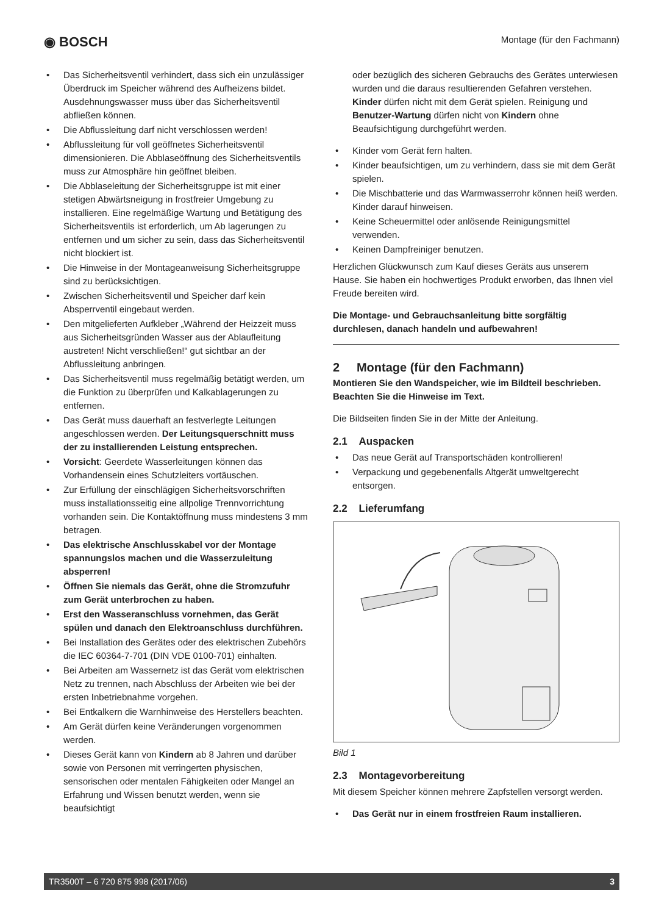◉ BOSCH
Montage (für den Fachmann)
• Das Sicherheitsventil verhindert, dass sich ein unzulässiger Überdruck im Speicher während des Aufheizens bildet. Ausdehnungswasser muss über das Sicherheitsventil abfließen können.
• Die Abflussleitung darf nicht verschlossen werden!
• Abflussleitung für voll geöffnetes Sicherheitsventil dimensionieren. Die Abblaseöffnung des Sicherheitsventils muss zur Atmosphäre hin geöffnet bleiben.
• Die Abblaseleitung der Sicherheitsgruppe ist mit einer stetigen Abwärtsneigung in frostfreier Umgebung zu installieren. Eine regelmäßige Wartung und Betätigung des Sicherheitsventils ist erforderlich, um Ab lagerungen zu entfernen und um sicher zu sein, dass das Sicherheitsventil nicht blockiert ist.
• Die Hinweise in der Montageanweisung Sicherheitsgruppe sind zu berücksichtigen.
• Zwischen Sicherheitsventil und Speicher darf kein Absperrventil eingebaut werden.
• Den mitgelieferten Aufkleber „Während der Heizzeit muss aus Sicherheitsgründen Wasser aus der Ablaufleitung austreten! Nicht verschließen!“ gut sichtbar an der Abflussleitung anbringen.
• Das Sicherheitsventil muss regelmäßig betätigt werden, um die Funktion zu überprüfen und Kalkablagerungen zu entfernen.
• Das Gerät muss dauerhaft an festverlegte Leitungen angeschlossen werden. Der Leitungsquerschnitt muss der zu installierenden Leistung entsprechen.
• Vorsicht: Geerdete Wasserleitungen können das Vorhandensein eines Schutzleiters vortäuschen.
• Zur Erfüllung der einschlägigen Sicherheitsvorschriften muss installationsseitig eine allpolige Trennvorrichtung vorhanden sein. Die Kontaktöffnung muss mindestens 3 mm betragen.
• Das elektrische Anschlusskabel vor der Montage spannungslos machen und die Wasserzuleitung absperren!
• Öffnen Sie niemals das Gerät, ohne die Stromzufuhr zum Gerät unterbrochen zu haben.
• Erst den Wasseranschluss vornehmen, das Gerät spülen und danach den Elektroanschluss durchführen.
• Bei Installation des Gerätes oder des elektrischen Zubehörs die IEC 60364-7-701 (DIN VDE 0100-701) einhalten.
• Bei Arbeiten am Wassernetz ist das Gerät vom elektrischen Netz zu trennen, nach Abschluss der Arbeiten wie bei der ersten Inbetriebnahme vorgehen.
• Bei Entkalkern die Warnhinweise des Herstellers beachten.
• Am Gerät dürfen keine Veränderungen vorgenommen werden.
• Dieses Gerät kann von Kindern ab 8 Jahren und darüber sowie von Personen mit verringerten physischen, sensorischen oder mentalen Fähigkeiten oder Mangel an Erfahrung und Wissen benutzt werden, wenn sie beaufsichtigt
oder bezüglich des sicheren Gebrauchs des Gerätes unterwiesen wurden und die daraus resultierenden Gefahren verstehen. Kinder dürfen nicht mit dem Gerät spielen. Reinigung und Benutzer-Wartung dürfen nicht von Kindern ohne Beaufsichtigung durchgeführt werden.
• Kinder vom Gerät fern halten.
• Kinder beaufsichtigen, um zu verhindern, dass sie mit dem Gerät spielen.
• Die Mischbatterie und das Warmwasserrohr können heiß werden. Kinder darauf hinweisen.
• Keine Scheuermittel oder anlösende Reinigungsmittel verwenden.
• Keinen Dampfreiniger benutzen.
Herzlichen Glückwunsch zum Kauf dieses Geräts aus unserem Hause. Sie haben ein hochwertiges Produkt erworben, das Ihnen viel Freude bereiten wird.
Die Montage- und Gebrauchsanleitung bitte sorgfältig durchlesen, danach handeln und aufbewahren!
2 Montage (für den Fachmann)
Montieren Sie den Wandspeicher, wie im Bildteil beschrieben. Beachten Sie die Hinweise im Text.
Die Bildseiten finden Sie in der Mitte der Anleitung.
2.1 Auspacken
• Das neue Gerät auf Transportschäden kontrollieren!
• Verpackung und gegebenenfalls Altgerät umweltgerecht entsorgen.
2.2 Lieferumfang
Bild 1
2.3 Montagevorbereitung
Mit diesem Speicher können mehrere Zapfstellen versorgt werden.
• Das Gerät nur in einem frostfreien Raum installieren.
TR3500T – 6 720 875 998 (2017/06) 3